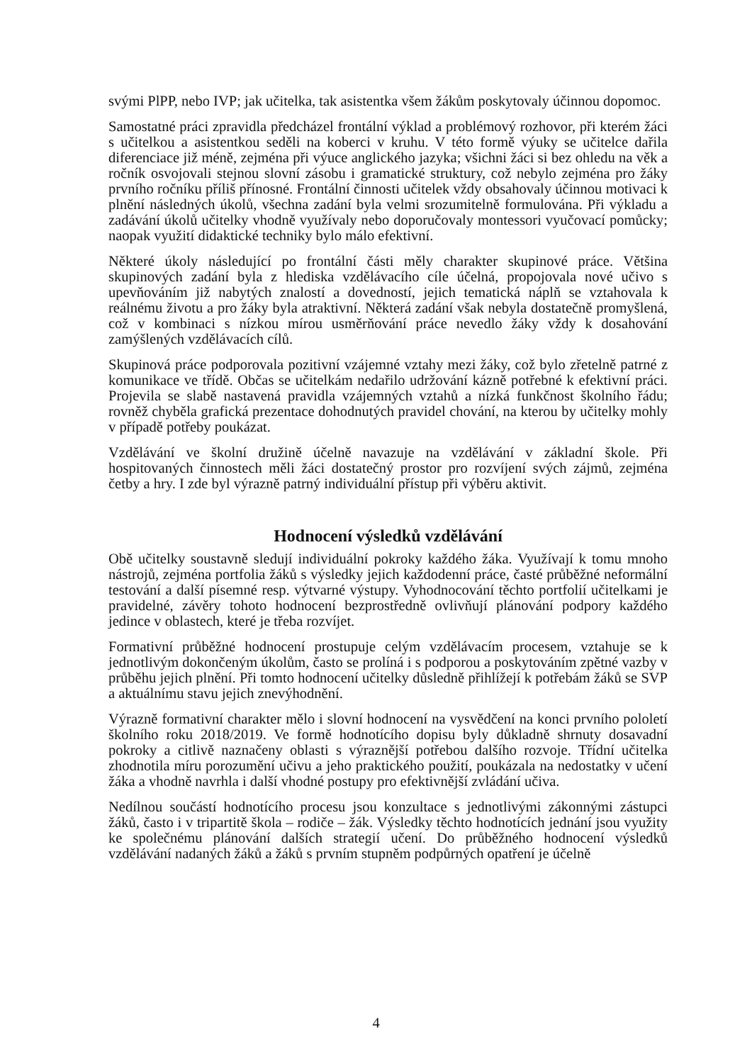svými PlPP, nebo IVP; jak učitelka, tak asistentka všem žákům poskytovaly účinnou dopomoc.
Samostatné práci zpravidla předcházel frontální výklad a problémový rozhovor, při kterém žáci s učitelkou a asistentkou seděli na koberci v kruhu. V této formě výuky se učitelce dařila diferenciace již méně, zejména při výuce anglického jazyka; všichni žáci si bez ohledu na věk a ročník osvojovali stejnou slovní zásobu i gramatické struktury, což nebylo zejména pro žáky prvního ročníku příliš přínosné. Frontální činnosti učitelek vždy obsahovaly účinnou motivaci k plnění následných úkolů, všechna zadání byla velmi srozumitelně formulována. Při výkladu a zadávání úkolů učitelky vhodně využívaly nebo doporučovaly montessori vyučovací pomůcky; naopak využití didaktické techniky bylo málo efektivní.
Některé úkoly následující po frontální části měly charakter skupinové práce. Většina skupinových zadání byla z hlediska vzdělávacího cíle účelná, propojovala nové učivo s upevňováním již nabytých znalostí a dovedností, jejich tematická náplň se vztahovala k reálnému životu a pro žáky byla atraktivní. Některá zadání však nebyla dostatečně promyšlená, což v kombinaci s nízkou mírou usměrňování práce nevedlo žáky vždy k dosahování zamýšlených vzdělávacích cílů.
Skupinová práce podporovala pozitivní vzájemné vztahy mezi žáky, což bylo zřetelně patrné z komunikace ve třídě. Občas se učitelkám nedařilo udržování kázně potřebné k efektivní práci. Projevila se slabě nastavená pravidla vzájemných vztahů a nízká funkčnost školního řádu; rovněž chyběla grafická prezentace dohodnutých pravidel chování, na kterou by učitelky mohly v případě potřeby poukázat.
Vzdělávání ve školní družině účelně navazuje na vzdělávání v základní škole. Při hospitovaných činnostech měli žáci dostatečný prostor pro rozvíjení svých zájmů, zejména četby a hry. I zde byl výrazně patrný individuální přístup při výběru aktivit.
Hodnocení výsledků vzdělávání
Obě učitelky soustavně sledují individuální pokroky každého žáka. Využívají k tomu mnoho nástrojů, zejména portfolia žáků s výsledky jejich každodenní práce, časté průběžné neformální testování a další písemné resp. výtvarné výstupy. Vyhodnocování těchto portfolií učitelkami je pravidelné, závěry tohoto hodnocení bezprostředně ovlivňují plánování podpory každého jedince v oblastech, které je třeba rozvíjet.
Formativní průběžné hodnocení prostupuje celým vzdělávacím procesem, vztahuje se k jednotlivým dokončeným úkolům, často se prolíná i s podporou a poskytováním zpětné vazby v průběhu jejich plnění. Při tomto hodnocení učitelky důsledně přihlížejí k potřebám žáků se SVP a aktuálnímu stavu jejich znevýhodnění.
Výrazně formativní charakter mělo i slovní hodnocení na vysvědčení na konci prvního pololetí školního roku 2018/2019. Ve formě hodnotícího dopisu byly důkladně shrnuty dosavadní pokroky a citlivě naznačeny oblasti s výraznější potřebou dalšího rozvoje. Třídní učitelka zhodnotila míru porozumění učivu a jeho praktického použití, poukázala na nedostatky v učení žáka a vhodně navrhla i další vhodné postupy pro efektivnější zvládání učiva.
Nedílnou součástí hodnotícího procesu jsou konzultace s jednotlivými zákonnými zástupci žáků, často i v tripartitě škola – rodiče – žák. Výsledky těchto hodnotících jednání jsou využity ke společnému plánování dalších strategií učení. Do průběžného hodnocení výsledků vzdělávání nadaných žáků a žáků s prvním stupněm podpůrných opatření je účelně
4